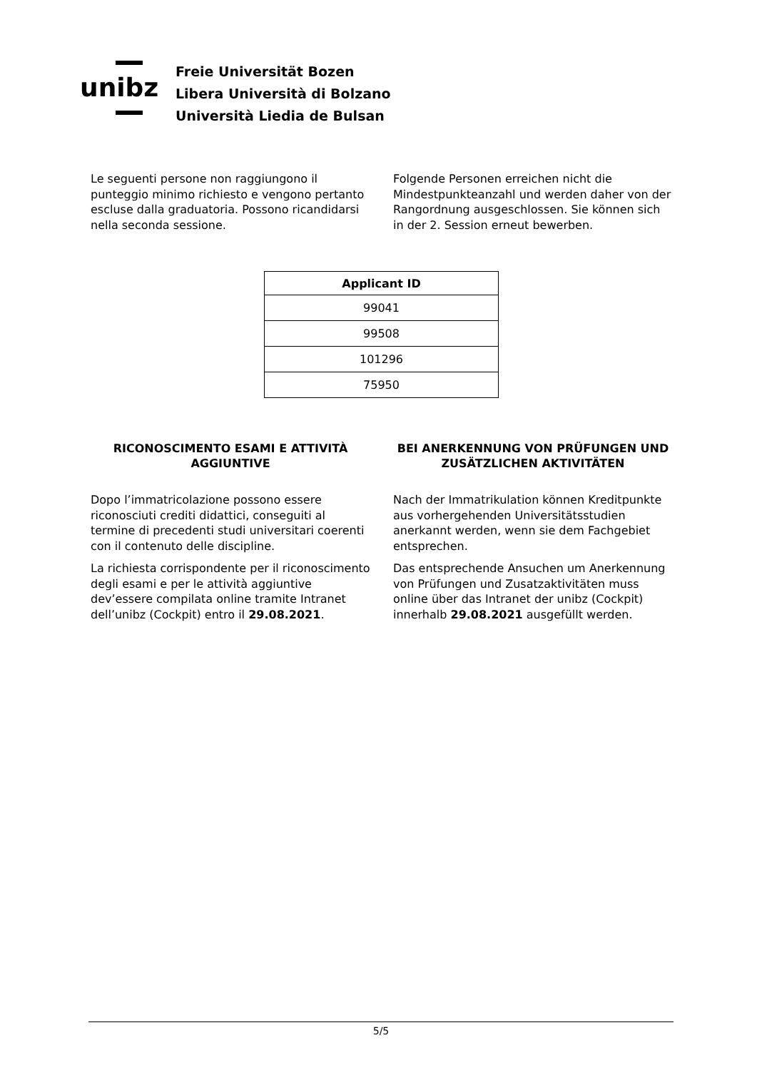unibz
Freie Universität Bozen
Libera Università di Bolzano
Università Liedia de Bulsan
Le seguenti persone non raggiungono il punteggio minimo richiesto e vengono pertanto escluse dalla graduatoria. Possono ricandidarsi nella seconda sessione.
Folgende Personen erreichen nicht die Mindestpunkteanzahl und werden daher von der Rangordnung ausgeschlossen. Sie können sich in der 2. Session erneut bewerben.
| Applicant ID |
| --- |
| 99041 |
| 99508 |
| 101296 |
| 75950 |
RICONOSCIMENTO ESAMI E ATTIVITÀ AGGIUNTIVE
Dopo l’immatricolazione possono essere riconosciuti crediti didattici, conseguiti al termine di precedenti studi universitari coerenti con il contenuto delle discipline.
La richiesta corrispondente per il riconoscimento degli esami e per le attività aggiuntive dev’essere compilata online tramite Intranet dell’unibz (Cockpit) entro il 29.08.2021.
BEI ANERKENNUNG VON PRÜFUNGEN UND ZUSÄTZLICHEN AKTIVITÄTEN
Nach der Immatrikulation können Kreditpunkte aus vorhergehenden Universitätsstudien anerkannt werden, wenn sie dem Fachgebiet entsprechen.
Das entsprechende Ansuchen um Anerkennung von Prüfungen und Zusatzaktivitäten muss online über das Intranet der unibz (Cockpit) innerhalb 29.08.2021 ausgefüllt werden.
5/5